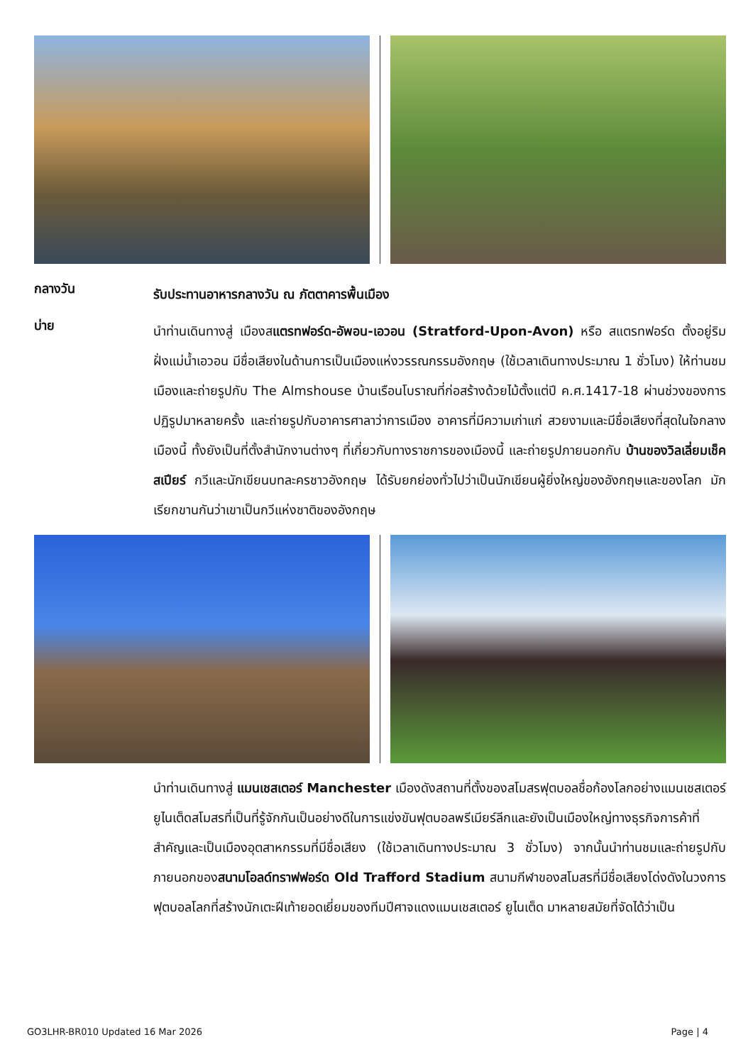กลางวัน
รับประทานอาหารกลางวัน ณ ภัตตาคารพื้นเมือง
บ่าย
นำท่านเดินทางสู่ เมืองสแตรทฟอร์ด-อัพอน-เอวอน (Stratford-Upon-Avon) หรือ สแตรทฟอร์ด ตั้งอยู่ริมฝั่งแม่น้ำเอวอน มีชื่อเสียงในด้านการเป็นเมืองแห่งวรรณกรรมอังกฤษ (ใช้เวลาเดินทางประมาณ 1 ชั่วโมง) ให้ท่านชมเมืองและถ่ายรูปกับ The Almshouse บ้านเรือนโบราณที่ก่อสร้างด้วยไม้ตั้งแต่ปี ค.ศ.1417-18 ผ่านช่วงของการปฏิรูปมาหลายครั้ง และถ่ายรูปกับอาคารศาลาว่าการเมือง อาคารที่มีความเก่าแก่ สวยงามและมีชื่อเสียงที่สุดในใจกลางเมืองนี้ ทั้งยังเป็นที่ตั้งสำนักงานต่างๆ ที่เกี่ยวกับทางราชการของเมืองนี้ และถ่ายรูปภายนอกกับ บ้านของวิลเลี่ยมเช็คสเปียร์ กวีและนักเขียนบทละครชาวอังกฤษ ได้รับยกย่องทั่วไปว่าเป็นนักเขียนผู้ยิ่งใหญ่ของอังกฤษและของโลก มักเรียกขานกันว่าเขาเป็นกวีแห่งชาติของอังกฤษ
นำท่านเดินทางสู่ แมนเชสเตอร์ Manchester เมืองดังสถานที่ตั้งของสโมสรฟุตบอลชื่อก้องโลกอย่างแมนเชสเตอร์ยูไนเต็ดสโมสรที่เป็นที่รู้จักกันเป็นอย่างดีในการแข่งขันฟุตบอลพรีเมียร์ลีกและยังเป็นเมืองใหญ่ทางธุรกิจการค้าที่สำคัญและเป็นเมืองอุตสาหกรรมที่มีชื่อเสียง (ใช้เวลาเดินทางประมาณ 3 ชั่วโมง) จากนั้นนำท่านชมและถ่ายรูปกับภายนอกของสนามโอลด์ทราฟฟอร์ด Old Trafford Stadium สนามกีฬาของสโมสรที่มีชื่อเสียงโด่งดังในวงการฟุตบอลโลกที่สร้างนักเตะฝีเท้ายอดเยี่ยมของทีมปีศาจแดงแมนเชสเตอร์ ยูไนเต็ด มาหลายสมัยที่จัดได้ว่าเป็น
GO3LHR-BR010 Updated 16 Mar 2026 Page | 4